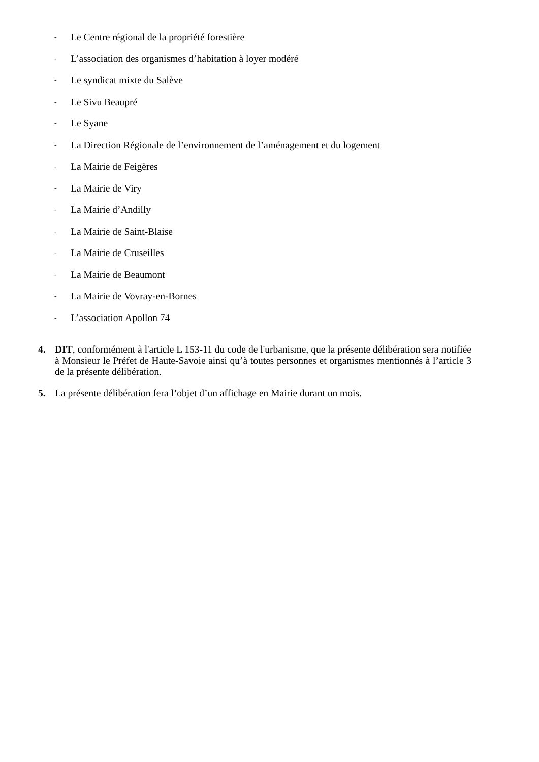- Le Centre régional de la propriété forestière
- L’association des organismes d’habitation à loyer modéré
- Le syndicat mixte du Salève
- Le Sivu Beaupré
- Le Syane
- La Direction Régionale de l’environnement de l’aménagement et du logement
- La Mairie de Feigères
- La Mairie de Viry
- La Mairie d’Andilly
- La Mairie de Saint-Blaise
- La Mairie de Cruseilles
- La Mairie de Beaumont
- La Mairie de Vovray-en-Bornes
- L’association Apollon 74
4. DIT, conformément à l'article L 153-11 du code de l'urbanisme, que la présente délibération sera notifiée à Monsieur le Préfet de Haute-Savoie ainsi qu’à toutes personnes et organismes mentionnés à l’article 3 de la présente délibération.
5. La présente délibération fera l’objet d’un affichage en Mairie durant un mois.